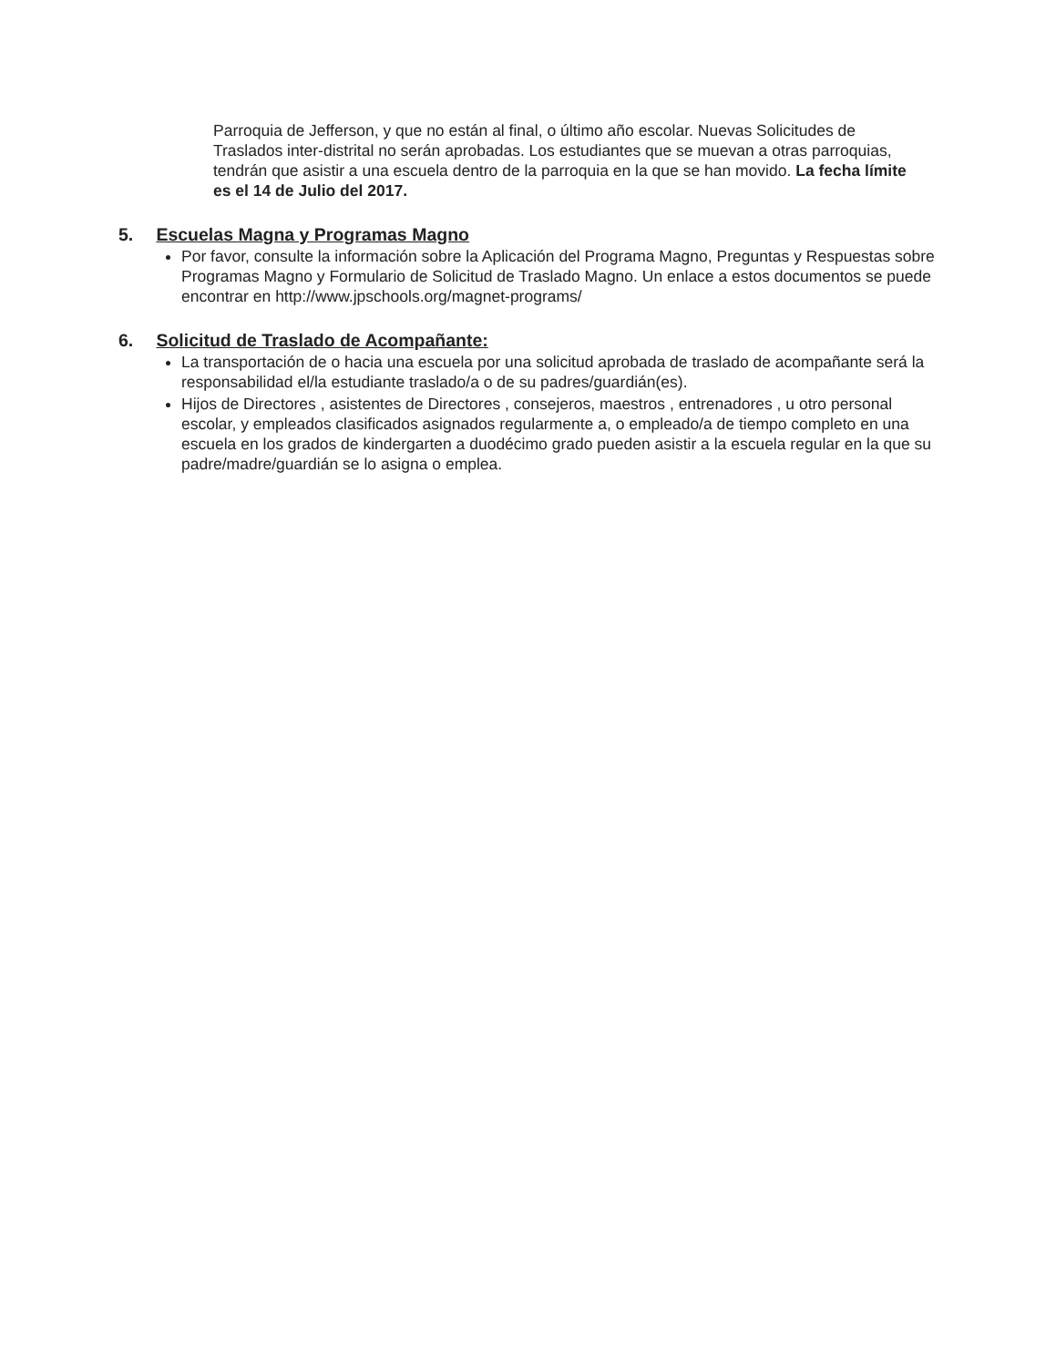Parroquia de Jefferson, y que no están al final, o último año escolar. Nuevas Solicitudes de Traslados inter-distrital no serán aprobadas. Los estudiantes que se muevan a otras parroquias, tendrán que asistir a una escuela dentro de la parroquia en la que se han movido. La fecha límite es el 14 de Julio del 2017.
5. Escuelas Magna y Programas Magno
Por favor, consulte la información sobre la Aplicación del Programa Magno, Preguntas y Respuestas sobre Programas Magno y Formulario de Solicitud de Traslado Magno. Un enlace a estos documentos se puede encontrar en http://www.jpschools.org/magnet-programs/
6. Solicitud de Traslado de Acompañante:
La transportación de o hacia una escuela por una solicitud aprobada de traslado de acompañante será la responsabilidad el/la estudiante traslado/a o de su padres/guardián(es).
Hijos de Directores , asistentes de Directores , consejeros, maestros , entrenadores , u otro personal escolar, y empleados clasificados asignados regularmente a, o empleado/a de tiempo completo en una escuela en los grados de kindergarten a duodécimo grado pueden asistir a la escuela regular en la que su padre/madre/guardián se lo asigna o emplea.